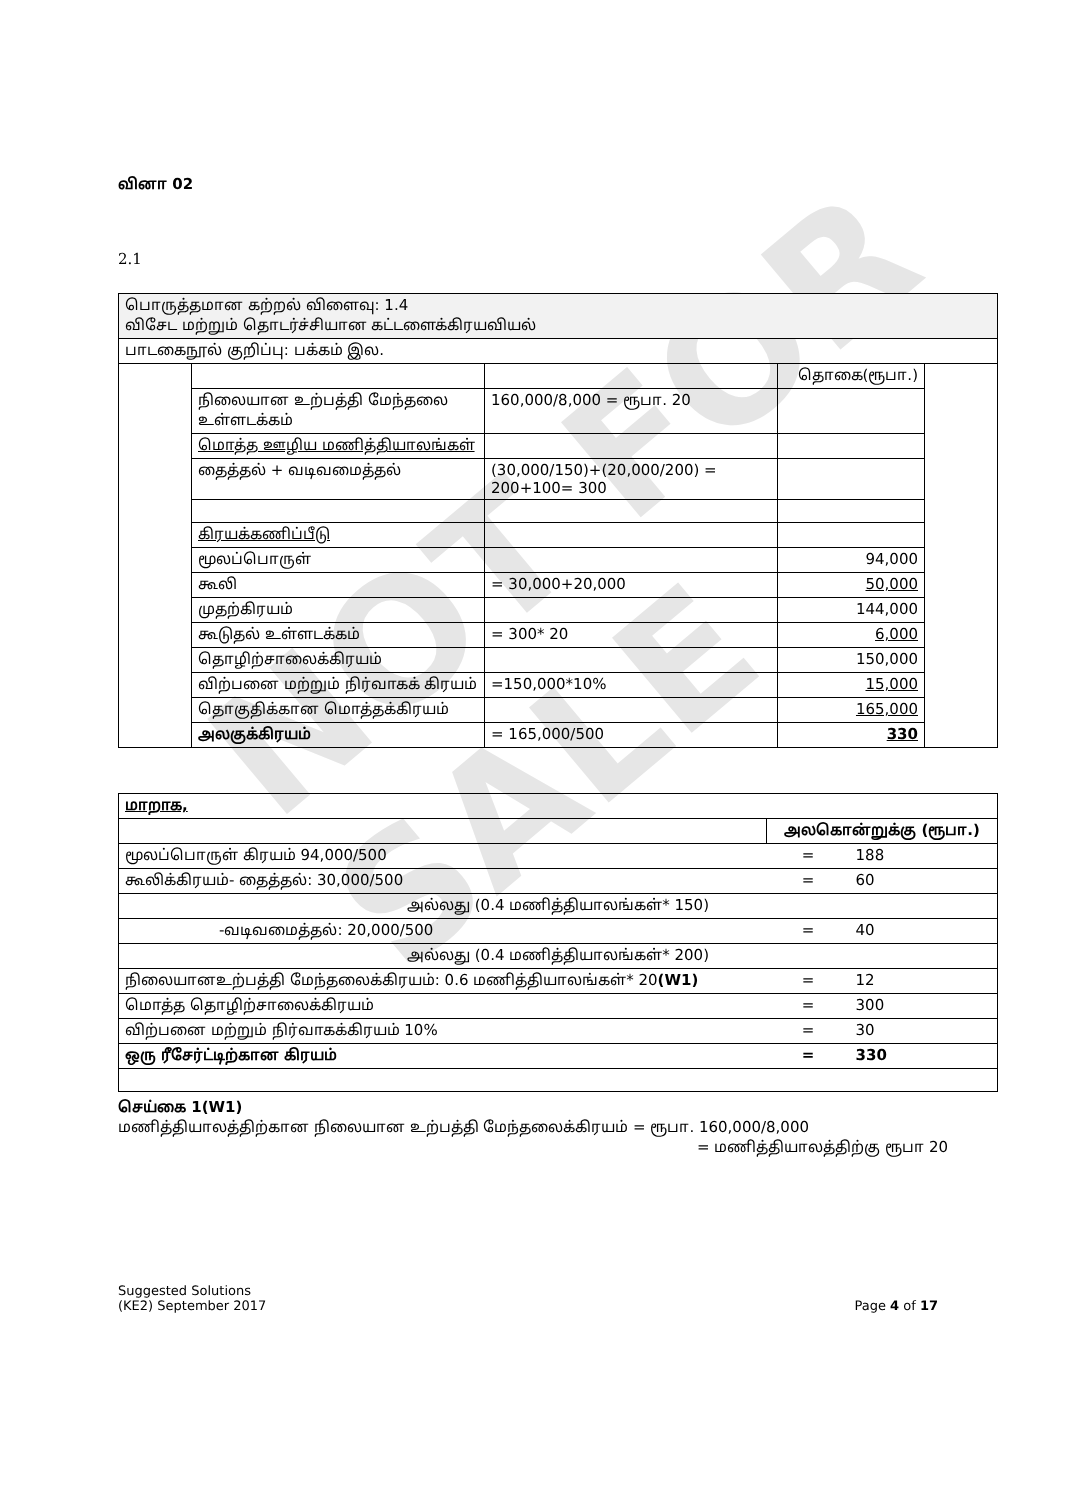NOT FOR SALE
வினா 02
2.1
| பொருத்தமான கற்றல் விளைவு: 1.4 விசேட மற்றும் தொடர்ச்சியான கட்டளைக்கிரயவியல் | | | | |
| பாடகைநூல் குறிப்பு: பக்கம் இல. | | | | |
| | | | தொகை(ரூபா.) | |
| | நிலையான உற்பத்தி மேந்தலை உள்ளடக்கம் | 160,000/8,000 = ரூபா. 20 | | |
| | மொத்த ஊழிய மணித்தியாலங்கள் | | | |
| | தைத்தல் + வடிவமைத்தல் | (30,000/150)+(20,000/200) = 200+100= 300 | | |
| | கிரயக்கணிப்பீடு | | | |
| | மூலப்பொருள் | | 94,000 | |
| | கூலி | = 30,000+20,000 | 50,000 | |
| | முதற்கிரயம் | | 144,000 | |
| | கூடுதல் உள்ளடக்கம் | = 300* 20 | 6,000 | |
| | தொழிற்சாலைக்கிரயம் | | 150,000 | |
| | விற்பனை மற்றும் நிர்வாகக் கிரயம் | =150,000*10% | 15,000 | |
| | தொகுதிக்கான மொத்தக்கிரயம் | | 165,000 | |
| | அலகுக்கிரயம் | = 165,000/500 | 330 | |
| மாறாக, | | |
| | அலகொன்றுக்கு (ரூபா.) | |
| மூலப்பொருள் கிரயம் 94,000/500 | = | 188 |
| கூலிக்கிரயம்- தைத்தல்: 30,000/500 | = | 60 |
| அல்லது (0.4 மணித்தியாலங்கள்* 150) | | |
| -வடிவமைத்தல்: 20,000/500 | = | 40 |
| அல்லது (0.4 மணித்தியாலங்கள்* 200) | | |
| நிலையானஉற்பத்தி மேந்தலைக்கிரயம்: 0.6 மணித்தியாலங்கள்* 20 (W1) | = | 12 |
| மொத்த தொழிற்சாலைக்கிரயம் | = | 300 |
| விற்பனை மற்றும் நிர்வாகக்கிரயம் 10% | = | 30 |
| ஒரு ரீசேர்ட்டிற்கான கிரயம் | = | 330 |
செய்கை 1(W1)
மணித்தியாலத்திற்கான நிலையான உற்பத்தி மேந்தலைக்கிரயம் = ரூபா. 160,000/8,000
= மணித்தியாலத்திற்கு ரூபா 20
Suggested Solutions
(KE2) September 2017 Page 4 of 17